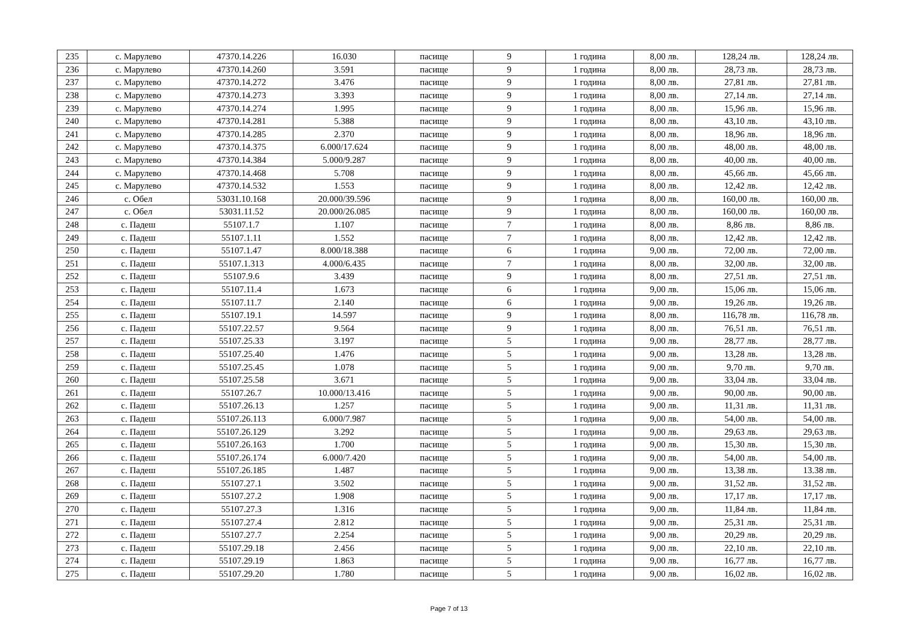| 235 | с. Марулево | 47370.14.226 | 16.030 | пасище | 9 | 1 година | 8,00 лв. | 128,24 лв. | 128,24 лв. |
| 236 | с. Марулево | 47370.14.260 | 3.591 | пасище | 9 | 1 година | 8,00 лв. | 28,73 лв. | 28,73 лв. |
| 237 | с. Марулево | 47370.14.272 | 3.476 | пасище | 9 | 1 година | 8,00 лв. | 27,81 лв. | 27,81 лв. |
| 238 | с. Марулево | 47370.14.273 | 3.393 | пасище | 9 | 1 година | 8,00 лв. | 27,14 лв. | 27,14 лв. |
| 239 | с. Марулево | 47370.14.274 | 1.995 | пасище | 9 | 1 година | 8,00 лв. | 15,96 лв. | 15,96 лв. |
| 240 | с. Марулево | 47370.14.281 | 5.388 | пасище | 9 | 1 година | 8,00 лв. | 43,10 лв. | 43,10 лв. |
| 241 | с. Марулево | 47370.14.285 | 2.370 | пасище | 9 | 1 година | 8,00 лв. | 18,96 лв. | 18,96 лв. |
| 242 | с. Марулево | 47370.14.375 | 6.000/17.624 | пасище | 9 | 1 година | 8,00 лв. | 48,00 лв. | 48,00 лв. |
| 243 | с. Марулево | 47370.14.384 | 5.000/9.287 | пасище | 9 | 1 година | 8,00 лв. | 40,00 лв. | 40,00 лв. |
| 244 | с. Марулево | 47370.14.468 | 5.708 | пасище | 9 | 1 година | 8,00 лв. | 45,66 лв. | 45,66 лв. |
| 245 | с. Марулево | 47370.14.532 | 1.553 | пасище | 9 | 1 година | 8,00 лв. | 12,42 лв. | 12,42 лв. |
| 246 | с. Обел | 53031.10.168 | 20.000/39.596 | пасище | 9 | 1 година | 8,00 лв. | 160,00 лв. | 160,00 лв. |
| 247 | с. Обел | 53031.11.52 | 20.000/26.085 | пасище | 9 | 1 година | 8,00 лв. | 160,00 лв. | 160,00 лв. |
| 248 | с. Падеш | 55107.1.7 | 1.107 | пасище | 7 | 1 година | 8,00 лв. | 8,86 лв. | 8,86 лв. |
| 249 | с. Падеш | 55107.1.11 | 1.552 | пасище | 7 | 1 година | 8,00 лв. | 12,42 лв. | 12,42 лв. |
| 250 | с. Падеш | 55107.1.47 | 8.000/18.388 | пасище | 6 | 1 година | 9,00 лв. | 72,00 лв. | 72,00 лв. |
| 251 | с. Падеш | 55107.1.313 | 4.000/6.435 | пасище | 7 | 1 година | 8,00 лв. | 32,00 лв. | 32,00 лв. |
| 252 | с. Падеш | 55107.9.6 | 3.439 | пасище | 9 | 1 година | 8,00 лв. | 27,51 лв. | 27,51 лв. |
| 253 | с. Падеш | 55107.11.4 | 1.673 | пасище | 6 | 1 година | 9,00 лв. | 15,06 лв. | 15,06 лв. |
| 254 | с. Падеш | 55107.11.7 | 2.140 | пасище | 6 | 1 година | 9,00 лв. | 19,26 лв. | 19,26 лв. |
| 255 | с. Падеш | 55107.19.1 | 14.597 | пасище | 9 | 1 година | 8,00 лв. | 116,78 лв. | 116,78 лв. |
| 256 | с. Падеш | 55107.22.57 | 9.564 | пасище | 9 | 1 година | 8,00 лв. | 76,51 лв. | 76,51 лв. |
| 257 | с. Падеш | 55107.25.33 | 3.197 | пасище | 5 | 1 година | 9,00 лв. | 28,77 лв. | 28,77 лв. |
| 258 | с. Падеш | 55107.25.40 | 1.476 | пасище | 5 | 1 година | 9,00 лв. | 13,28 лв. | 13,28 лв. |
| 259 | с. Падеш | 55107.25.45 | 1.078 | пасище | 5 | 1 година | 9,00 лв. | 9,70 лв. | 9,70 лв. |
| 260 | с. Падеш | 55107.25.58 | 3.671 | пасище | 5 | 1 година | 9,00 лв. | 33,04 лв. | 33,04 лв. |
| 261 | с. Падеш | 55107.26.7 | 10.000/13.416 | пасище | 5 | 1 година | 9,00 лв. | 90,00 лв. | 90,00 лв. |
| 262 | с. Падеш | 55107.26.13 | 1.257 | пасище | 5 | 1 година | 9,00 лв. | 11,31 лв. | 11,31 лв. |
| 263 | с. Падеш | 55107.26.113 | 6.000/7.987 | пасище | 5 | 1 година | 9,00 лв. | 54,00 лв. | 54,00 лв. |
| 264 | с. Падеш | 55107.26.129 | 3.292 | пасище | 5 | 1 година | 9,00 лв. | 29,63 лв. | 29,63 лв. |
| 265 | с. Падеш | 55107.26.163 | 1.700 | пасище | 5 | 1 година | 9,00 лв. | 15,30 лв. | 15,30 лв. |
| 266 | с. Падеш | 55107.26.174 | 6.000/7.420 | пасище | 5 | 1 година | 9,00 лв. | 54,00 лв. | 54,00 лв. |
| 267 | с. Падеш | 55107.26.185 | 1.487 | пасище | 5 | 1 година | 9,00 лв. | 13,38 лв. | 13.38 лв. |
| 268 | с. Падеш | 55107.27.1 | 3.502 | пасище | 5 | 1 година | 9,00 лв. | 31,52 лв. | 31,52 лв. |
| 269 | с. Падеш | 55107.27.2 | 1.908 | пасище | 5 | 1 година | 9,00 лв. | 17,17 лв. | 17,17 лв. |
| 270 | с. Падеш | 55107.27.3 | 1.316 | пасище | 5 | 1 година | 9,00 лв. | 11,84 лв. | 11,84 лв. |
| 271 | с. Падеш | 55107.27.4 | 2.812 | пасище | 5 | 1 година | 9,00 лв. | 25,31 лв. | 25,31 лв. |
| 272 | с. Падеш | 55107.27.7 | 2.254 | пасище | 5 | 1 година | 9,00 лв. | 20,29 лв. | 20,29 лв. |
| 273 | с. Падеш | 55107.29.18 | 2.456 | пасище | 5 | 1 година | 9,00 лв. | 22,10 лв. | 22,10 лв. |
| 274 | с. Падеш | 55107.29.19 | 1.863 | пасище | 5 | 1 година | 9,00 лв. | 16,77 лв. | 16,77 лв. |
| 275 | с. Падеш | 55107.29.20 | 1.780 | пасище | 5 | 1 година | 9,00 лв. | 16,02 лв. | 16,02 лв. |
Page 7 of 13